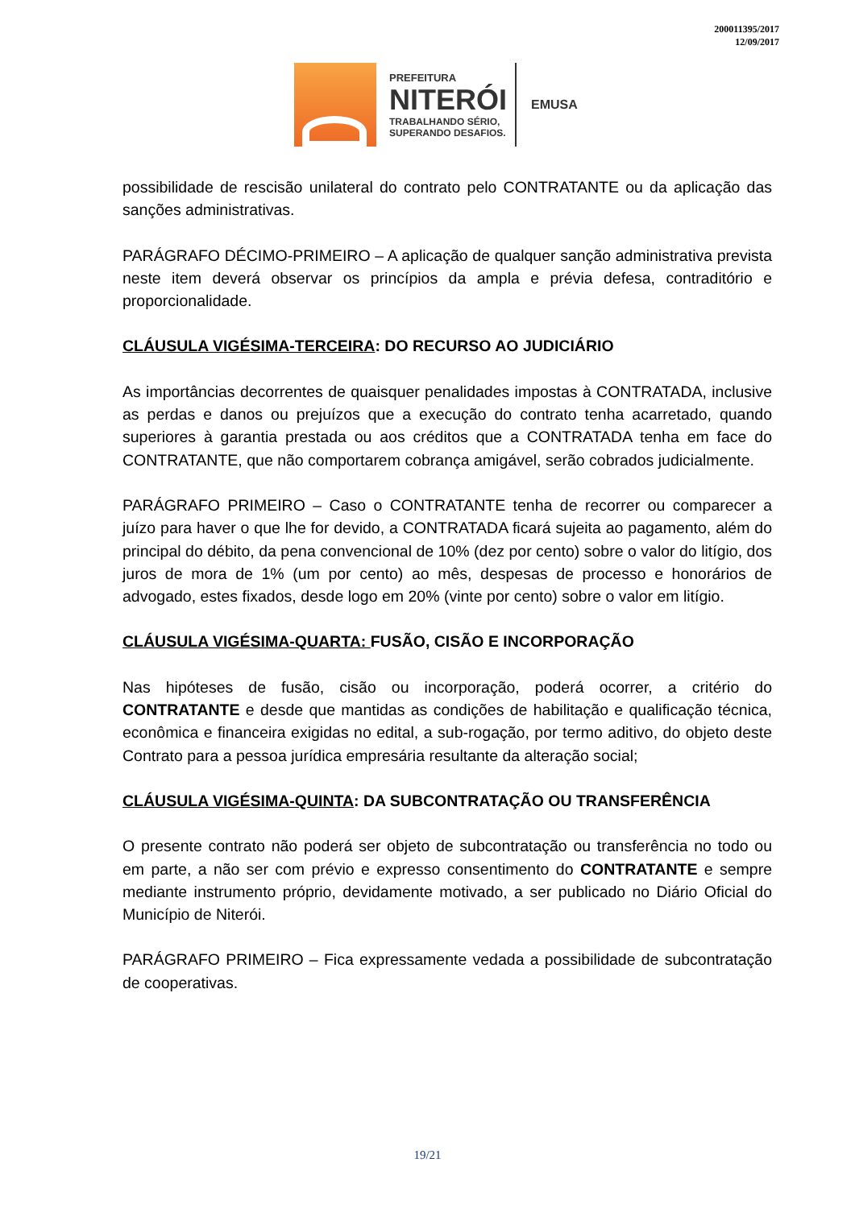200011395/2017
12/09/2017
PREFEITURA
NITERÓI
TRABALHANDO SÉRIO,
SUPERANDO DESAFIOS.
EMUSA
possibilidade de rescisão unilateral do contrato pelo CONTRATANTE ou da aplicação das sanções administrativas.
PARÁGRAFO DÉCIMO-PRIMEIRO – A aplicação de qualquer sanção administrativa prevista neste item deverá observar os princípios da ampla e prévia defesa, contraditório e proporcionalidade.
CLÁUSULA VIGÉSIMA-TERCEIRA: DO RECURSO AO JUDICIÁRIO
As importâncias decorrentes de quaisquer penalidades impostas à CONTRATADA, inclusive as perdas e danos ou prejuízos que a execução do contrato tenha acarretado, quando superiores à garantia prestada ou aos créditos que a CONTRATADA tenha em face do CONTRATANTE, que não comportarem cobrança amigável, serão cobrados judicialmente.
PARÁGRAFO PRIMEIRO – Caso o CONTRATANTE tenha de recorrer ou comparecer a juízo para haver o que lhe for devido, a CONTRATADA ficará sujeita ao pagamento, além do principal do débito, da pena convencional de 10% (dez por cento) sobre o valor do litígio, dos juros de mora de 1% (um por cento) ao mês, despesas de processo e honorários de advogado, estes fixados, desde logo em 20% (vinte por cento) sobre o valor em litígio.
CLÁUSULA VIGÉSIMA-QUARTA: FUSÃO, CISÃO E INCORPORAÇÃO
Nas hipóteses de fusão, cisão ou incorporação, poderá ocorrer, a critério do CONTRATANTE e desde que mantidas as condições de habilitação e qualificação técnica, econômica e financeira exigidas no edital, a sub-rogação, por termo aditivo, do objeto deste Contrato para a pessoa jurídica empresária resultante da alteração social;
CLÁUSULA VIGÉSIMA-QUINTA: DA SUBCONTRATAÇÃO OU TRANSFERÊNCIA
O presente contrato não poderá ser objeto de subcontratação ou transferência no todo ou em parte, a não ser com prévio e expresso consentimento do CONTRATANTE e sempre mediante instrumento próprio, devidamente motivado, a ser publicado no Diário Oficial do Município de Niterói.
PARÁGRAFO PRIMEIRO – Fica expressamente vedada a possibilidade de subcontratação de cooperativas.
19/21